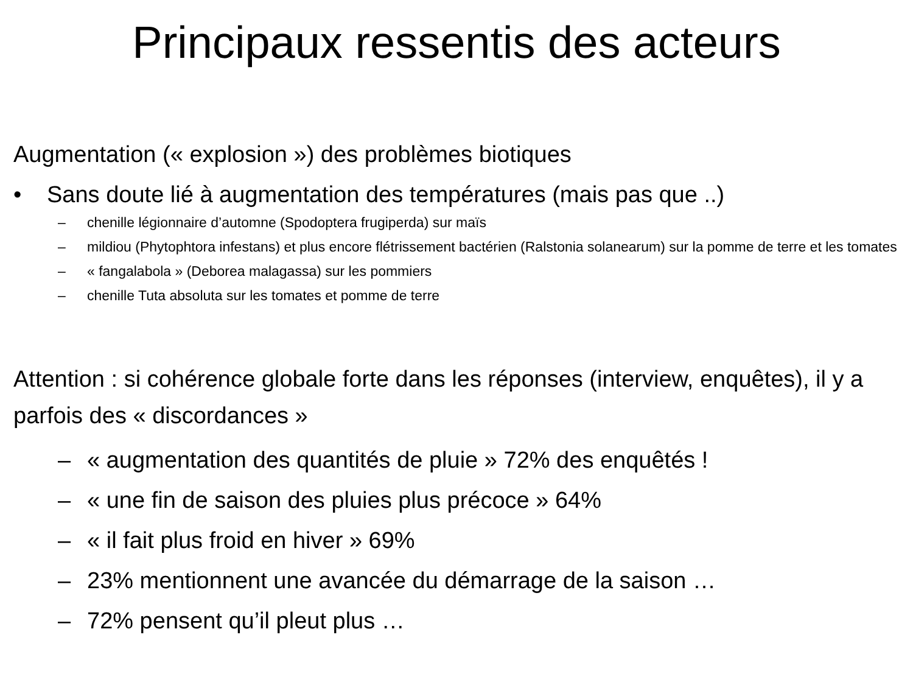Principaux ressentis des acteurs
Augmentation (« explosion ») des problèmes biotiques
• Sans doute lié à augmentation des températures (mais pas que ..)
– chenille légionnaire d’automne (Spodoptera frugiperda) sur maïs
– mildiou (Phytophtora infestans) et plus encore flétrissement bactérien (Ralstonia solanearum) sur la pomme de terre et les tomates
– « fangalabola » (Deborea malagassa) sur les pommiers
– chenille Tuta absoluta sur les tomates et pomme de terre
Attention : si cohérence globale forte dans les réponses (interview, enquêtes), il y a parfois des « discordances »
– « augmentation des quantités de pluie » 72% des enquêtés !
– « une fin de saison des pluies plus précoce » 64%
– « il fait plus froid en hiver » 69%
– 23% mentionnent une avancée du démarrage de la saison …
– 72% pensent qu’il pleut plus …